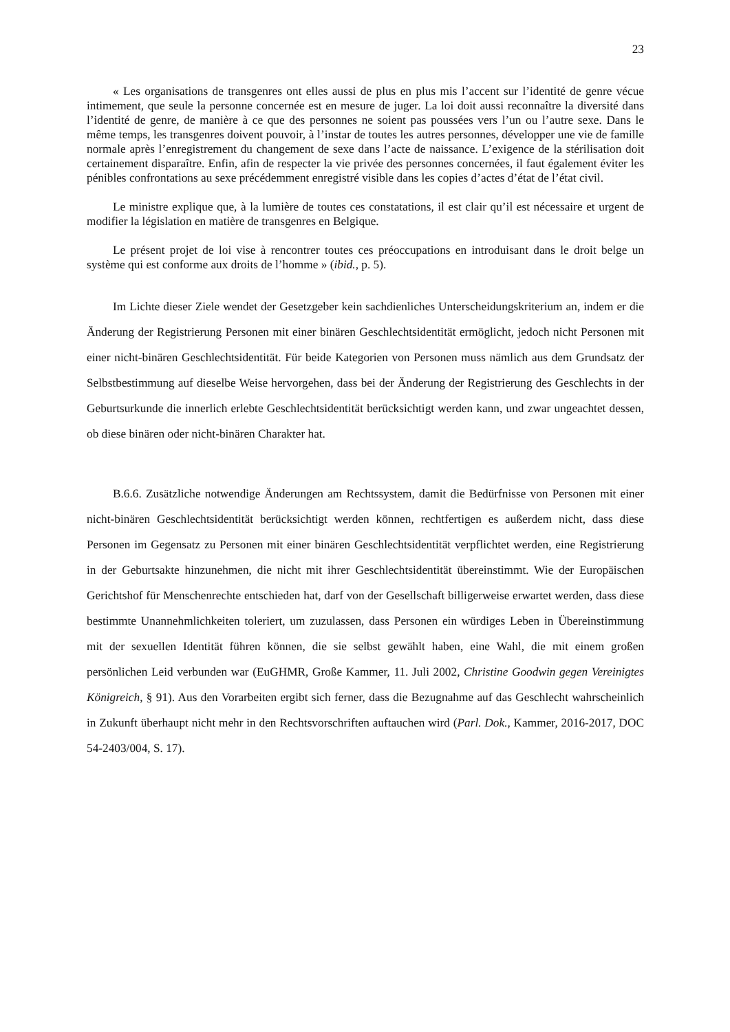23
« Les organisations de transgenres ont elles aussi de plus en plus mis l’accent sur l’identité de genre vécue intimement, que seule la personne concernée est en mesure de juger. La loi doit aussi reconnaître la diversité dans l’identité de genre, de manière à ce que des personnes ne soient pas poussées vers l’un ou l’autre sexe. Dans le même temps, les transgenres doivent pouvoir, à l’instar de toutes les autres personnes, développer une vie de famille normale après l’enregistrement du changement de sexe dans l’acte de naissance. L’exigence de la stérilisation doit certainement disparaître. Enfin, afin de respecter la vie privée des personnes concernées, il faut également éviter les pénibles confrontations au sexe précédemment enregistré visible dans les copies d’actes d’état de l’état civil.
Le ministre explique que, à la lumière de toutes ces constatations, il est clair qu’il est nécessaire et urgent de modifier la législation en matière de transgenres en Belgique.
Le présent projet de loi vise à rencontrer toutes ces préoccupations en introduisant dans le droit belge un système qui est conforme aux droits de l’homme » (ibid., p. 5).
Im Lichte dieser Ziele wendet der Gesetzgeber kein sachdienliches Unterscheidungskriterium an, indem er die Änderung der Registrierung Personen mit einer binären Geschlechtsidentität ermöglicht, jedoch nicht Personen mit einer nicht-binären Geschlechtsidentität. Für beide Kategorien von Personen muss nämlich aus dem Grundsatz der Selbstbestimmung auf dieselbe Weise hervorgehen, dass bei der Änderung der Registrierung des Geschlechts in der Geburtsurkunde die innerlich erlebte Geschlechtsidentität berücksichtigt werden kann, und zwar ungeachtet dessen, ob diese binären oder nicht-binären Charakter hat.
B.6.6. Zusätzliche notwendige Änderungen am Rechtssystem, damit die Bedürfnisse von Personen mit einer nicht-binären Geschlechtsidentität berücksichtigt werden können, rechtfertigen es außerdem nicht, dass diese Personen im Gegensatz zu Personen mit einer binären Geschlechtsidentität verpflichtet werden, eine Registrierung in der Geburtsakte hinzunehmen, die nicht mit ihrer Geschlechtsidentität übereinstimmt. Wie der Europäischen Gerichtshof für Menschenrechte entschieden hat, darf von der Gesellschaft billigerweise erwartet werden, dass diese bestimmte Unannehmlichkeiten toleriert, um zuzulassen, dass Personen ein würdiges Leben in Übereinstimmung mit der sexuellen Identität führen können, die sie selbst gewählt haben, eine Wahl, die mit einem großen persönlichen Leid verbunden war (EuGHMR, Große Kammer, 11. Juli 2002, Christine Goodwin gegen Vereinigtes Königreich, § 91). Aus den Vorarbeiten ergibt sich ferner, dass die Bezugnahme auf das Geschlecht wahrscheinlich in Zukunft überhaupt nicht mehr in den Rechtsvorschriften auftauchen wird (Parl. Dok., Kammer, 2016-2017, DOC 54-2403/004, S. 17).